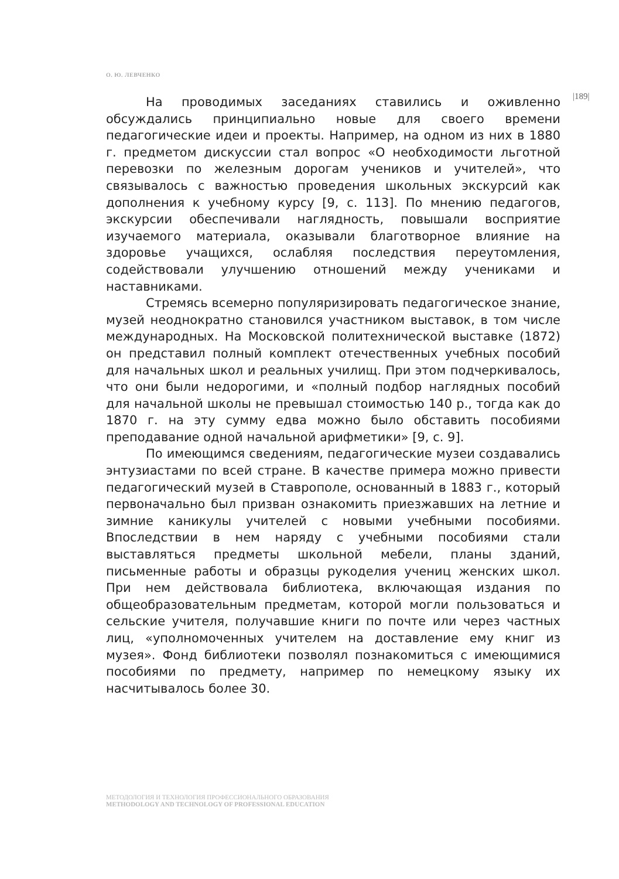О. Ю. ЛЕВЧЕНКО
|189|
На проводимых заседаниях ставились и оживленно обсуждались принципиально новые для своего времени педагогические идеи и проекты. Например, на одном из них в 1880 г. предметом дискуссии стал вопрос «О необходимости льготной перевозки по железным дорогам учеников и учителей», что связывалось с важностью проведения школьных экскурсий как дополнения к учебному курсу [9, с. 113]. По мнению педагогов, экскурсии обеспечивали наглядность, повышали восприятие изучаемого материала, оказывали благотворное влияние на здоровье учащихся, ослабляя последствия переутомления, содействовали улучшению отношений между учениками и наставниками.
Стремясь всемерно популяризировать педагогическое знание, музей неоднократно становился участником выставок, в том числе международных. На Московской политехнической выставке (1872) он представил полный комплект отечественных учебных пособий для начальных школ и реальных училищ. При этом подчеркивалось, что они были недорогими, и «полный подбор наглядных пособий для начальной школы не превышал стоимостью 140 р., тогда как до 1870 г. на эту сумму едва можно было обставить пособиями преподавание одной начальной арифметики» [9, с. 9].
По имеющимся сведениям, педагогические музеи создавались энтузиастами по всей стране. В качестве примера можно привести педагогический музей в Ставрополе, основанный в 1883 г., который первоначально был призван ознакомить приезжавших на летние и зимние каникулы учителей с новыми учебными пособиями. Впоследствии в нем наряду с учебными пособиями стали выставляться предметы школьной мебели, планы зданий, письменные работы и образцы рукоделия учениц женских школ. При нем действовала библиотека, включающая издания по общеобразовательным предметам, которой могли пользоваться и сельские учителя, получавшие книги по почте или через частных лиц, «уполномоченных учителем на доставление ему книг из музея». Фонд библиотеки позволял познакомиться с имеющимися пособиями по предмету, например по немецкому языку их насчитывалось более 30.
МЕТОДОЛОГИЯ И ТЕХНОЛОГИЯ ПРОФЕССИОНАЛЬНОГО ОБРАЗОВАНИЯ
METHODOLOGY AND TECHNOLOGY OF PROFESSIONAL EDUCATION